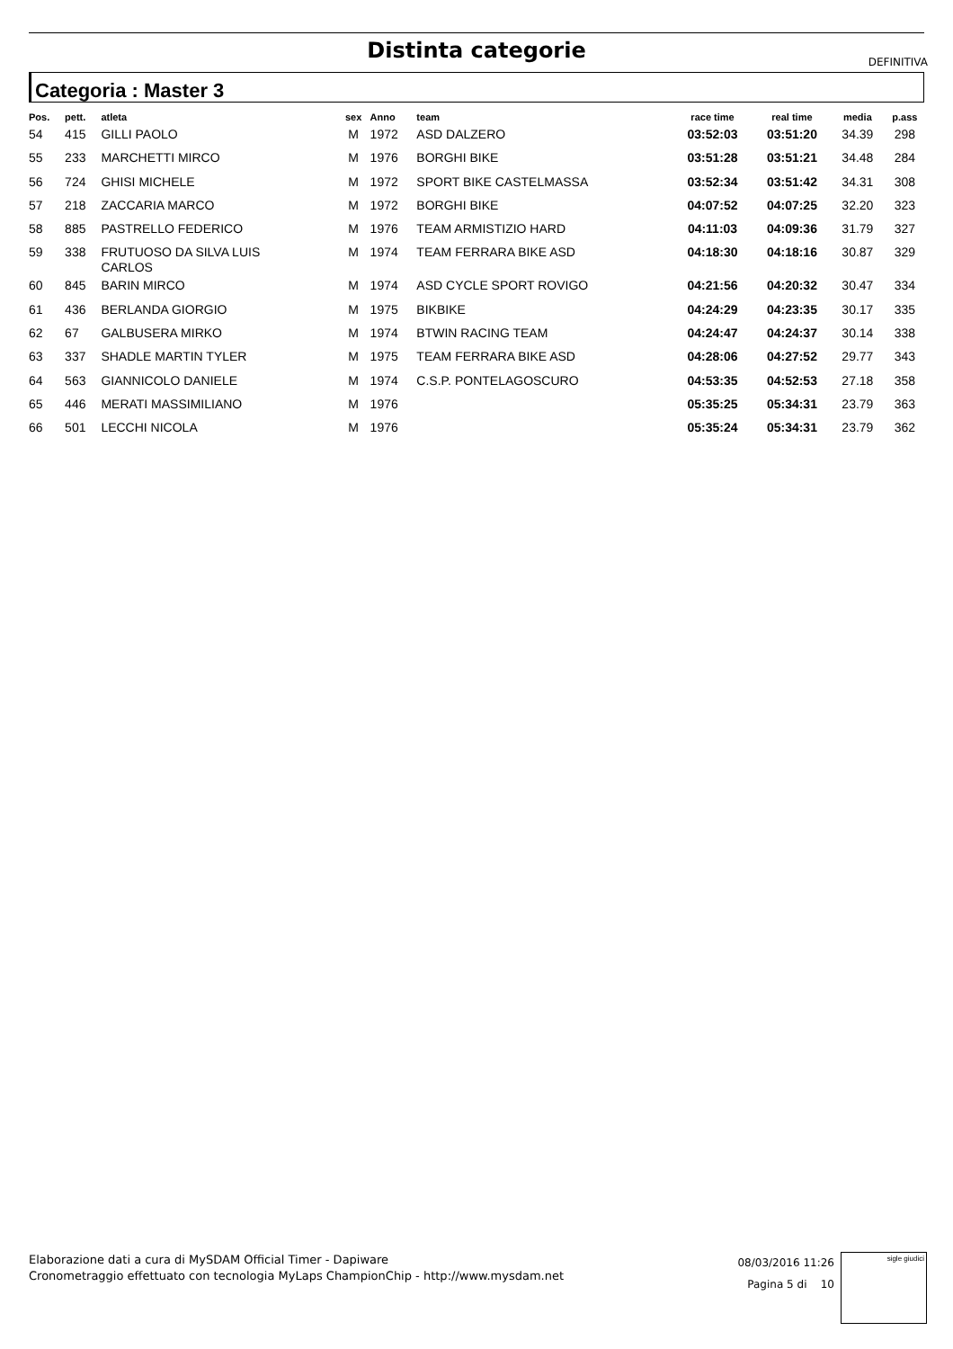Distinta categorie DEFINITIVA
Categoria : Master 3
| Pos. | pett. | atleta | sex | Anno | team | race time | real time | media | p.ass |
| --- | --- | --- | --- | --- | --- | --- | --- | --- | --- |
| 54 | 415 | GILLI PAOLO | M | 1972 | ASD DALZERO | 03:52:03 | 03:51:20 | 34.39 | 298 |
| 55 | 233 | MARCHETTI MIRCO | M | 1976 | BORGHI BIKE | 03:51:28 | 03:51:21 | 34.48 | 284 |
| 56 | 724 | GHISI MICHELE | M | 1972 | SPORT BIKE CASTELMASSA | 03:52:34 | 03:51:42 | 34.31 | 308 |
| 57 | 218 | ZACCARIA MARCO | M | 1972 | BORGHI BIKE | 04:07:52 | 04:07:25 | 32.20 | 323 |
| 58 | 885 | PASTRELLO FEDERICO | M | 1976 | TEAM ARMISTIZIO HARD | 04:11:03 | 04:09:36 | 31.79 | 327 |
| 59 | 338 | FRUTUOSO DA SILVA LUIS CARLOS | M | 1974 | TEAM FERRARA BIKE ASD | 04:18:30 | 04:18:16 | 30.87 | 329 |
| 60 | 845 | BARIN MIRCO | M | 1974 | ASD CYCLE SPORT ROVIGO | 04:21:56 | 04:20:32 | 30.47 | 334 |
| 61 | 436 | BERLANDA GIORGIO | M | 1975 | BIKBIKE | 04:24:29 | 04:23:35 | 30.17 | 335 |
| 62 | 67 | GALBUSERA MIRKO | M | 1974 | BTWIN RACING TEAM | 04:24:47 | 04:24:37 | 30.14 | 338 |
| 63 | 337 | SHADLE MARTIN TYLER | M | 1975 | TEAM FERRARA BIKE ASD | 04:28:06 | 04:27:52 | 29.77 | 343 |
| 64 | 563 | GIANNICOLO DANIELE | M | 1974 | C.S.P. PONTELAGOSCURO | 04:53:35 | 04:52:53 | 27.18 | 358 |
| 65 | 446 | MERATI MASSIMILIANO | M | 1976 | | 05:35:25 | 05:34:31 | 23.79 | 363 |
| 66 | 501 | LECCHI NICOLA | M | 1976 | | 05:35:24 | 05:34:31 | 23.79 | 362 |
Elaborazione dati a cura di MySDAM Official Timer - Dapiware
Cronometraggio effettuato con tecnologia MyLaps ChampionChip - http://www.mysdam.net
08/03/2016 11:26
Pagina 5 di 10
sigle giudici